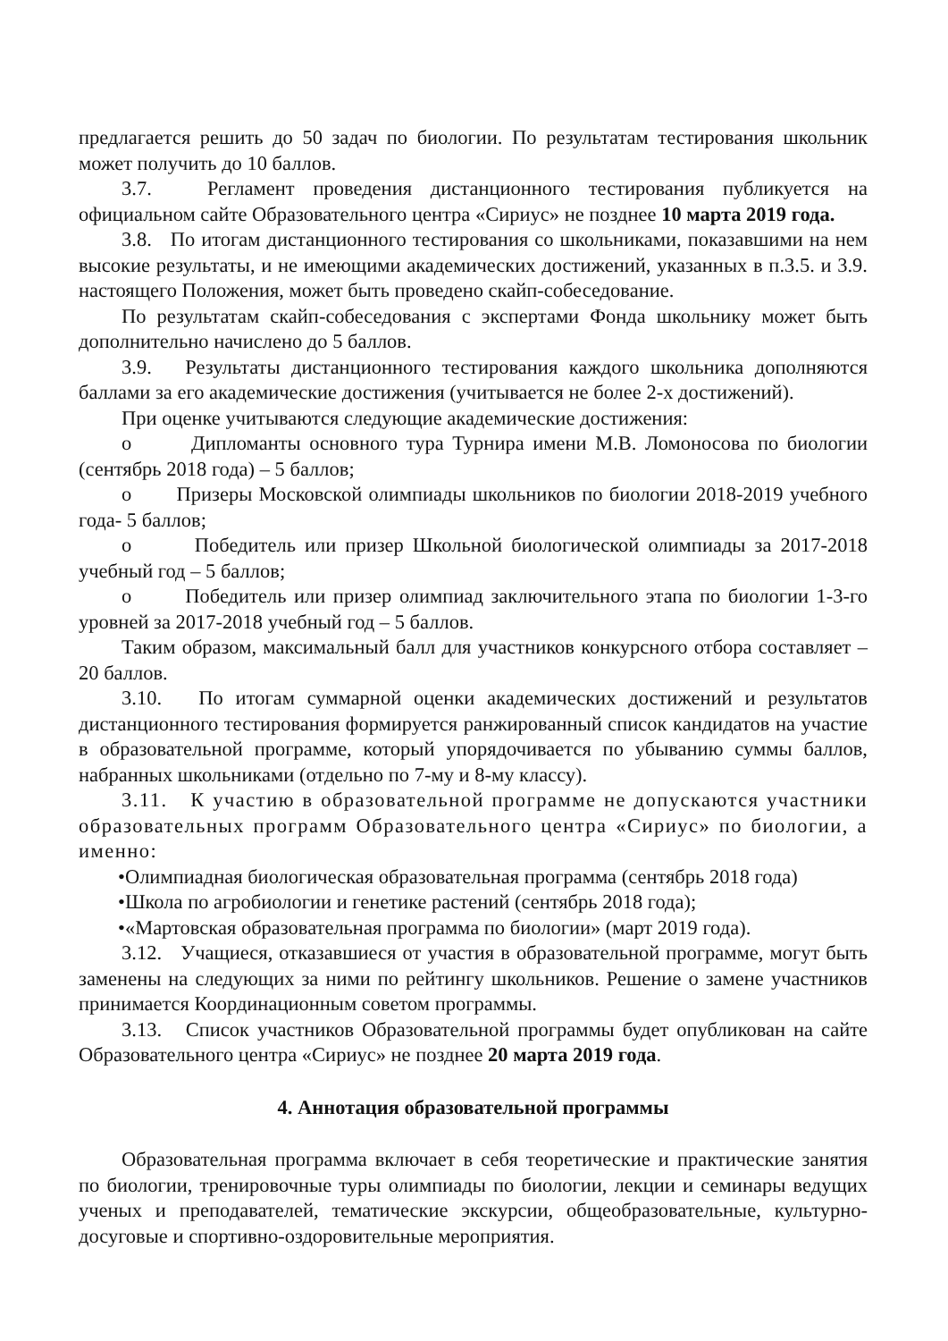предлагается решить до 50 задач по биологии. По результатам тестирования школьник может получить до 10 баллов.
3.7. Регламент проведения дистанционного тестирования публикуется на официальном сайте Образовательного центра «Сириус» не позднее 10 марта 2019 года.
3.8. По итогам дистанционного тестирования со школьниками, показавшими на нем высокие результаты, и не имеющими академических достижений, указанных в п.3.5. и 3.9. настоящего Положения, может быть проведено скайп-собеседование.
По результатам скайп-собеседования с экспертами Фонда школьнику может быть дополнительно начислено до 5 баллов.
3.9. Результаты дистанционного тестирования каждого школьника дополняются баллами за его академические достижения (учитывается не более 2-х достижений).
При оценке учитываются следующие академические достижения:
o Дипломанты основного тура Турнира имени М.В. Ломоносова по биологии (сентябрь 2018 года) – 5 баллов;
o Призеры Московской олимпиады школьников по биологии 2018-2019 учебного года- 5 баллов;
o Победитель или призер Школьной биологической олимпиады за 2017-2018 учебный год – 5 баллов;
o Победитель или призер олимпиад заключительного этапа по биологии 1-3-го уровней за 2017-2018 учебный год – 5 баллов.
Таким образом, максимальный балл для участников конкурсного отбора составляет – 20 баллов.
3.10. По итогам суммарной оценки академических достижений и результатов дистанционного тестирования формируется ранжированный список кандидатов на участие в образовательной программе, который упорядочивается по убыванию суммы баллов, набранных школьниками (отдельно по 7-му и 8-му классу).
3.11. К участию в образовательной программе не допускаются участники образовательных программ Образовательного центра «Сириус» по биологии, а именно:
•Олимпиадная биологическая образовательная программа (сентябрь 2018 года)
•Школа по агробиологии и генетике растений (сентябрь 2018 года);
•«Мартовская образовательная программа по биологии» (март 2019 года).
3.12. Учащиеся, отказавшиеся от участия в образовательной программе, могут быть заменены на следующих за ними по рейтингу школьников. Решение о замене участников принимается Координационным советом программы.
3.13. Список участников Образовательной программы будет опубликован на сайте Образовательного центра «Сириус» не позднее 20 марта 2019 года.
4. Аннотация образовательной программы
Образовательная программа включает в себя теоретические и практические занятия по биологии, тренировочные туры олимпиады по биологии, лекции и семинары ведущих ученых и преподавателей, тематические экскурсии, общеобразовательные, культурно-досуговые и спортивно-оздоровительные мероприятия.